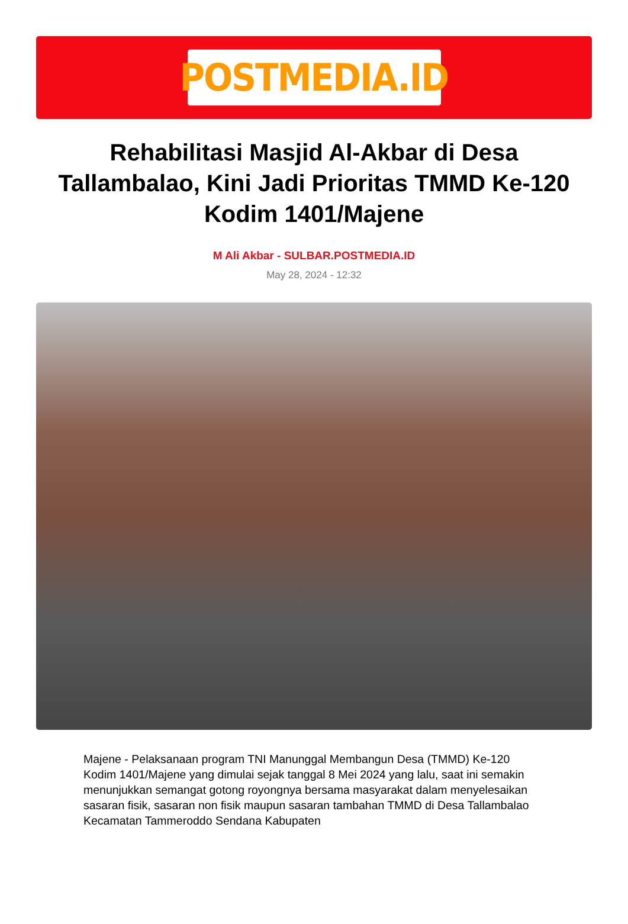POSTMEDIA.ID
Rehabilitasi Masjid Al-Akbar di Desa Tallambalao, Kini Jadi Prioritas TMMD Ke-120 Kodim 1401/Majene
M Ali Akbar - SULBAR.POSTMEDIA.ID
May 28, 2024 - 12:32
Majene - Pelaksanaan program TNI Manunggal Membangun Desa (TMMD) Ke-120 Kodim 1401/Majene yang dimulai sejak tanggal 8 Mei 2024 yang lalu, saat ini semakin menunjukkan semangat gotong royongnya bersama masyarakat dalam menyelesaikan sasaran fisik, sasaran non fisik maupun sasaran tambahan TMMD di Desa Tallambalao Kecamatan Tammeroddo Sendana Kabupaten